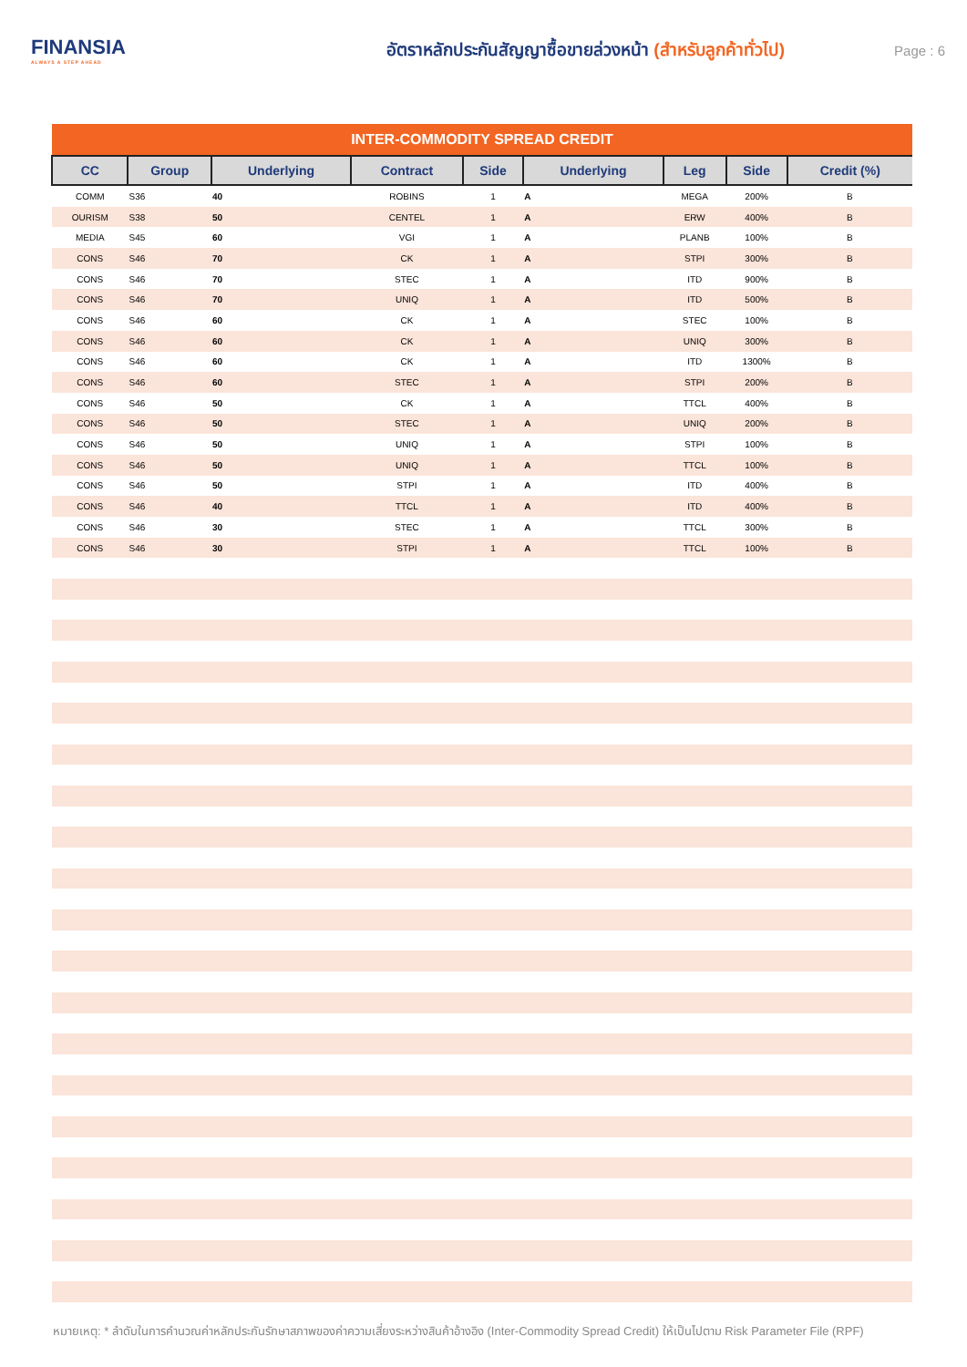FINANSIA
ALWAYS A STEP AHEAD
อัตราหลักประกันสัญญาซื้อขายล่วงหน้า (สำหรับลูกค้าทั่วไป)
Page : 6
| INTER-COMMODITY SPREAD CREDIT | | | | | | | | |
| CC | Group | Underlying | Contract | Side | Underlying | Leg | Side | Credit (%) |
| COMM | S36 | 40 | ROBINS | 1 | A | MEGA | 200% | B |
| OURISM | S38 | 50 | CENTEL | 1 | A | ERW | 400% | B |
| MEDIA | S45 | 60 | VGI | 1 | A | PLANB | 100% | B |
| CONS | S46 | 70 | CK | 1 | A | STPI | 300% | B |
| CONS | S46 | 70 | STEC | 1 | A | ITD | 900% | B |
| CONS | S46 | 70 | UNIQ | 1 | A | ITD | 500% | B |
| CONS | S46 | 60 | CK | 1 | A | STEC | 100% | B |
| CONS | S46 | 60 | CK | 1 | A | UNIQ | 300% | B |
| CONS | S46 | 60 | CK | 1 | A | ITD | 1300% | B |
| CONS | S46 | 60 | STEC | 1 | A | STPI | 200% | B |
| CONS | S46 | 50 | CK | 1 | A | TTCL | 400% | B |
| CONS | S46 | 50 | STEC | 1 | A | UNIQ | 200% | B |
| CONS | S46 | 50 | UNIQ | 1 | A | STPI | 100% | B |
| CONS | S46 | 50 | UNIQ | 1 | A | TTCL | 100% | B |
| CONS | S46 | 50 | STPI | 1 | A | ITD | 400% | B |
| CONS | S46 | 40 | TTCL | 1 | A | ITD | 400% | B |
| CONS | S46 | 30 | STEC | 1 | A | TTCL | 300% | B |
| CONS | S46 | 30 | STPI | 1 | A | TTCL | 100% | B |
หมายเหตุ: * ลำดับในการคำนวณค่าหลักประกันรักษาสภาพของค่าความเสี่ยงระหว่างสินค้าอ้างอิง (Inter-Commodity Spread Credit) ให้เป็นไปตาม Risk Parameter File (RPF)